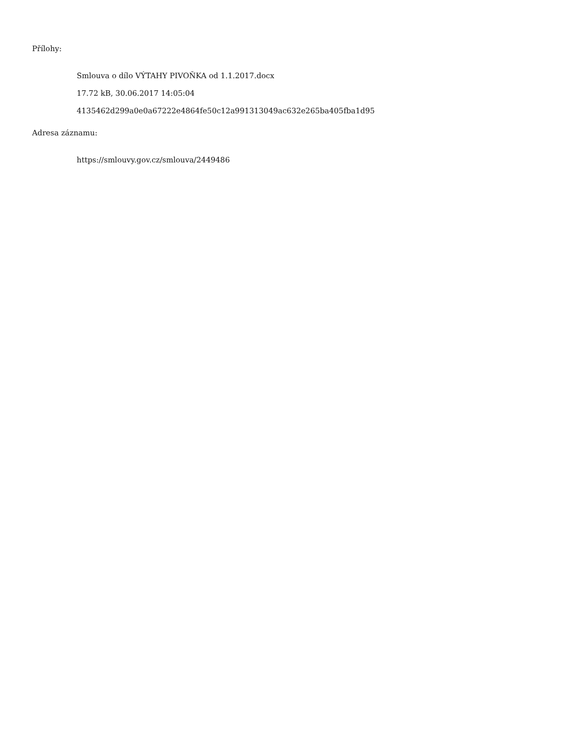Přílohy:
Smlouva o dílo VÝTAHY PIVOŇKA od 1.1.2017.docx
17.72 kB, 30.06.2017 14:05:04
4135462d299a0e0a67222e4864fe50c12a991313049ac632e265ba405fba1d95
Adresa záznamu:
https://smlouvy.gov.cz/smlouva/2449486